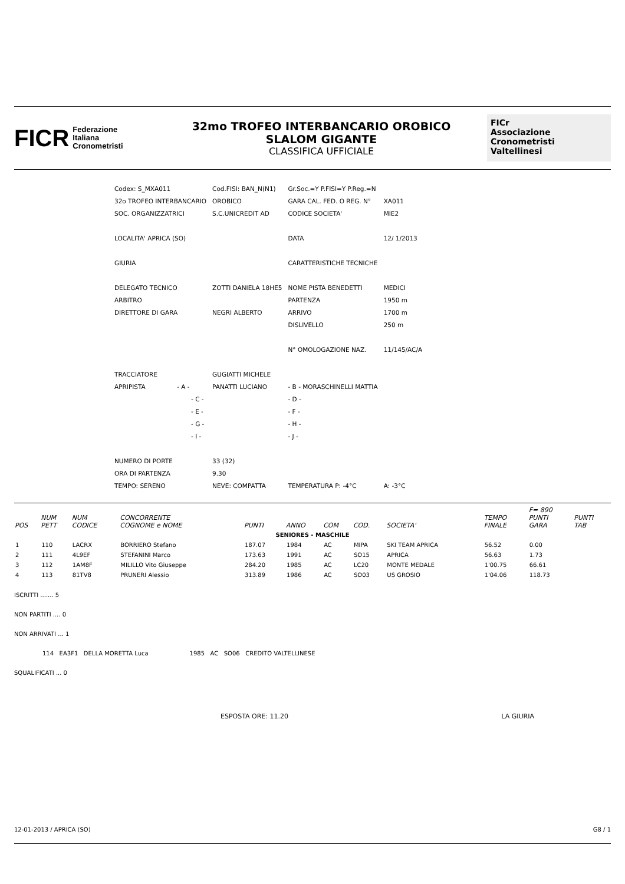FICR Federazione
Italiana
Cronometristi
32mo TROFEO INTERBANCARIO OROBICO
SLALOM GIGANTE
CLASSIFICA UFFICIALE
FICr
Associazione
Cronometristi
Valtellinesi
| Codex: S_MXA011 | Cod.FISI: BAN_N(N1) | Gr.Soc.=Y P.FISI=Y P.Reg.=N | |
| 32o TROFEO INTERBANCARIO | OROBICO | GARA CAL. FED. O REG. N° | XA011 |
| SOC. ORGANIZZATRICI | S.C.UNICREDIT AD | CODICE SOCIETA' | MIE2 |
| LOCALITA' APRICA (SO) | | DATA | 12/ 1/2013 |
| GIURIA | | CARATTERISTICHE TECNICHE | |
| DELEGATO TECNICO | ZOTTI DANIELA 18HE5 | NOME PISTA BENEDETTI | MEDICI |
| ARBITRO | | PARTENZA | 1950 m |
| DIRETTORE DI GARA | NEGRI ALBERTO | ARRIVO | 1700 m |
| | | DISLIVELLO | 250 m |
| | | N° OMOLOGAZIONE NAZ. | 11/145/AC/A |
| TRACCIATORE | GUGIATTI MICHELE | | |
| APRIPISTA - A - | PANATTI LUCIANO | - B - MORASCHINELLI MATTIA | |
| - C - | | - D - | |
| - E - | | - F - | |
| - G - | | - H - | |
| - I - | | - J - | |
| NUMERO DI PORTE | 33 (32) | | |
| ORA DI PARTENZA | 9.30 | | |
| TEMPO: SERENO | NEVE: COMPATTA | TEMPERATURA P: -4°C | A: -3°C |
| POS | NUM PETT | NUM CODICE | CONCORRENTE COGNOME e NOME | PUNTI | ANNO | COM | COD. | SOCIETA' | TEMPO FINALE | F= 890 PUNTI GARA | PUNTI TAB |
| --- | --- | --- | --- | --- | --- | --- | --- | --- | --- | --- | --- |
| SENIORES - MASCHILE | | | | | | | | | | | |
| 1 | 110 | LACRX | BORRIERO Stefano | 187.07 | 1984 | AC | MIPA | SKI TEAM APRICA | 56.52 | 0.00 | |
| 2 | 111 | 4L9EF | STEFANINI Marco | 173.63 | 1991 | AC | SO15 | APRICA | 56.63 | 1.73 | |
| 3 | 112 | 1AM8F | MILILLO Vito Giuseppe | 284.20 | 1985 | AC | LC20 | MONTE MEDALE | 1'00.75 | 66.61 | |
| 4 | 113 | 81TV8 | PRUNERI Alessio | 313.89 | 1986 | AC | SO03 | US GROSIO | 1'04.06 | 118.73 | |
ISCRITTI ....... 5
NON PARTITI .... 0
NON ARRIVATI ... 1
114 EA3F1 DELLA MORETTA Luca 1985 AC SO06 CREDITO VALTELLINESE
SQUALIFICATI ... 0
ESPOSTA ORE: 11.20 LA GIURIA
12-01-2013 / APRICA (SO) G8 / 1